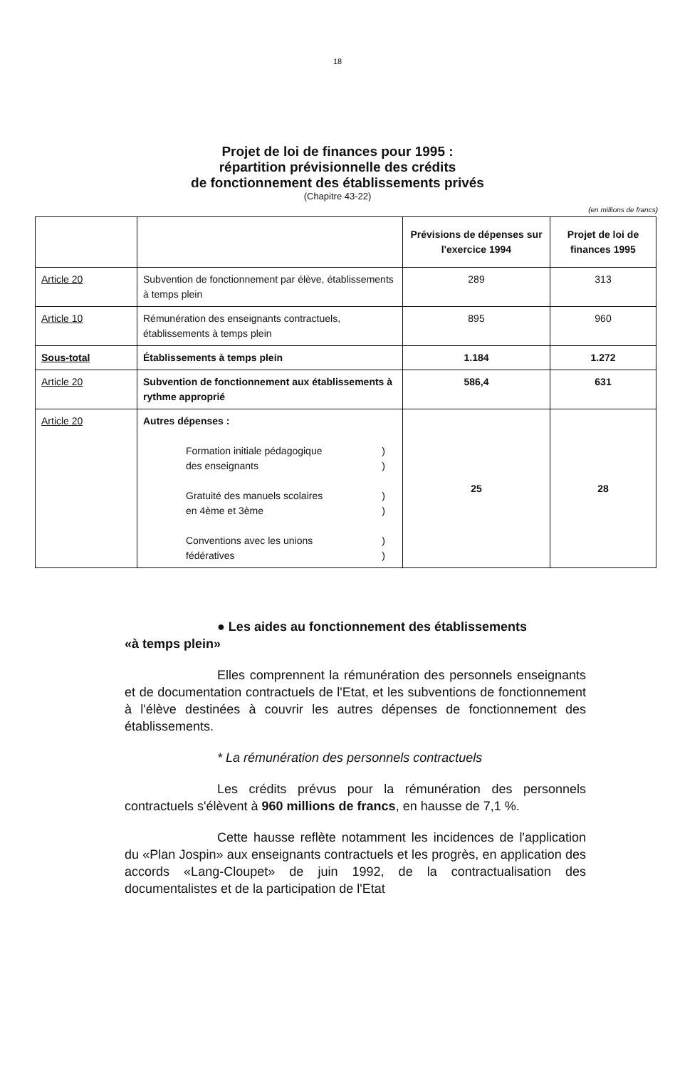18
Projet de loi de finances pour 1995 :
répartition prévisionnelle des crédits
de fonctionnement des établissements privés
(Chapitre 43-22)
(en millions de francs)
| | | Prévisions de dépenses sur l'exercice 1994 | Projet de loi de finances 1995 |
| --- | --- | --- | --- |
| Article 20 | Subvention de fonctionnement par élève, établissements à temps plein | 289 | 313 |
| Article 10 | Rémunération des enseignants contractuels, établissements à temps plein | 895 | 960 |
| Sous-total | Établissements à temps plein | 1.184 | 1.272 |
| Article 20 | Subvention de fonctionnement aux établissements à rythme approprié | 586,4 | 631 |
| Article 20 | Autres dépenses : Formation initiale pédagogique des enseignants ) ) Gratuité des manuels scolaires en 4ème et 3ème ) ) Conventions avec les unions fédératives ) ) | 25 | 28 |
● Les aides au fonctionnement des établissements
«à temps plein»
Elles comprennent la rémunération des personnels enseignants et de documentation contractuels de l'Etat, et les subventions de fonctionnement à l'élève destinées à couvrir les autres dépenses de fonctionnement des établissements.
* La rémunération des personnels contractuels
Les crédits prévus pour la rémunération des personnels contractuels s'élèvent à 960 millions de francs, en hausse de 7,1 %.
Cette hausse reflète notamment les incidences de l'application du «Plan Jospin» aux enseignants contractuels et les progrès, en application des accords «Lang-Cloupet» de juin 1992, de la contractualisation des documentalistes et de la participation de l'Etat